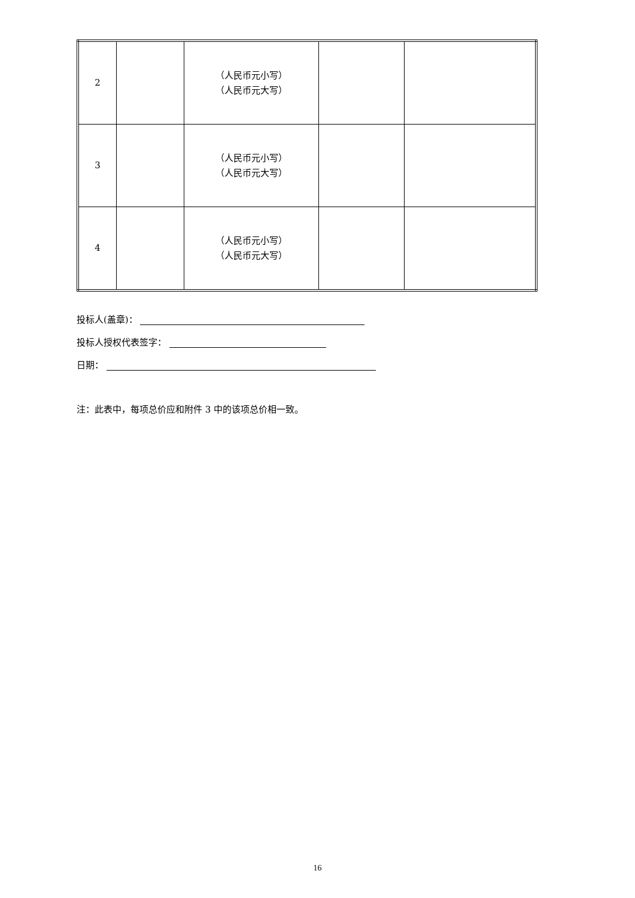| 2 | | （人民币元小写） （人民币元大写） | | |
| 3 | | （人民币元小写） （人民币元大写） | | |
| 4 | | （人民币元小写） （人民币元大写） | | |
投标人(盖章)：
投标人授权代表签字：
日期：
注：此表中，每项总价应和附件 3 中的该项总价相一致。
16